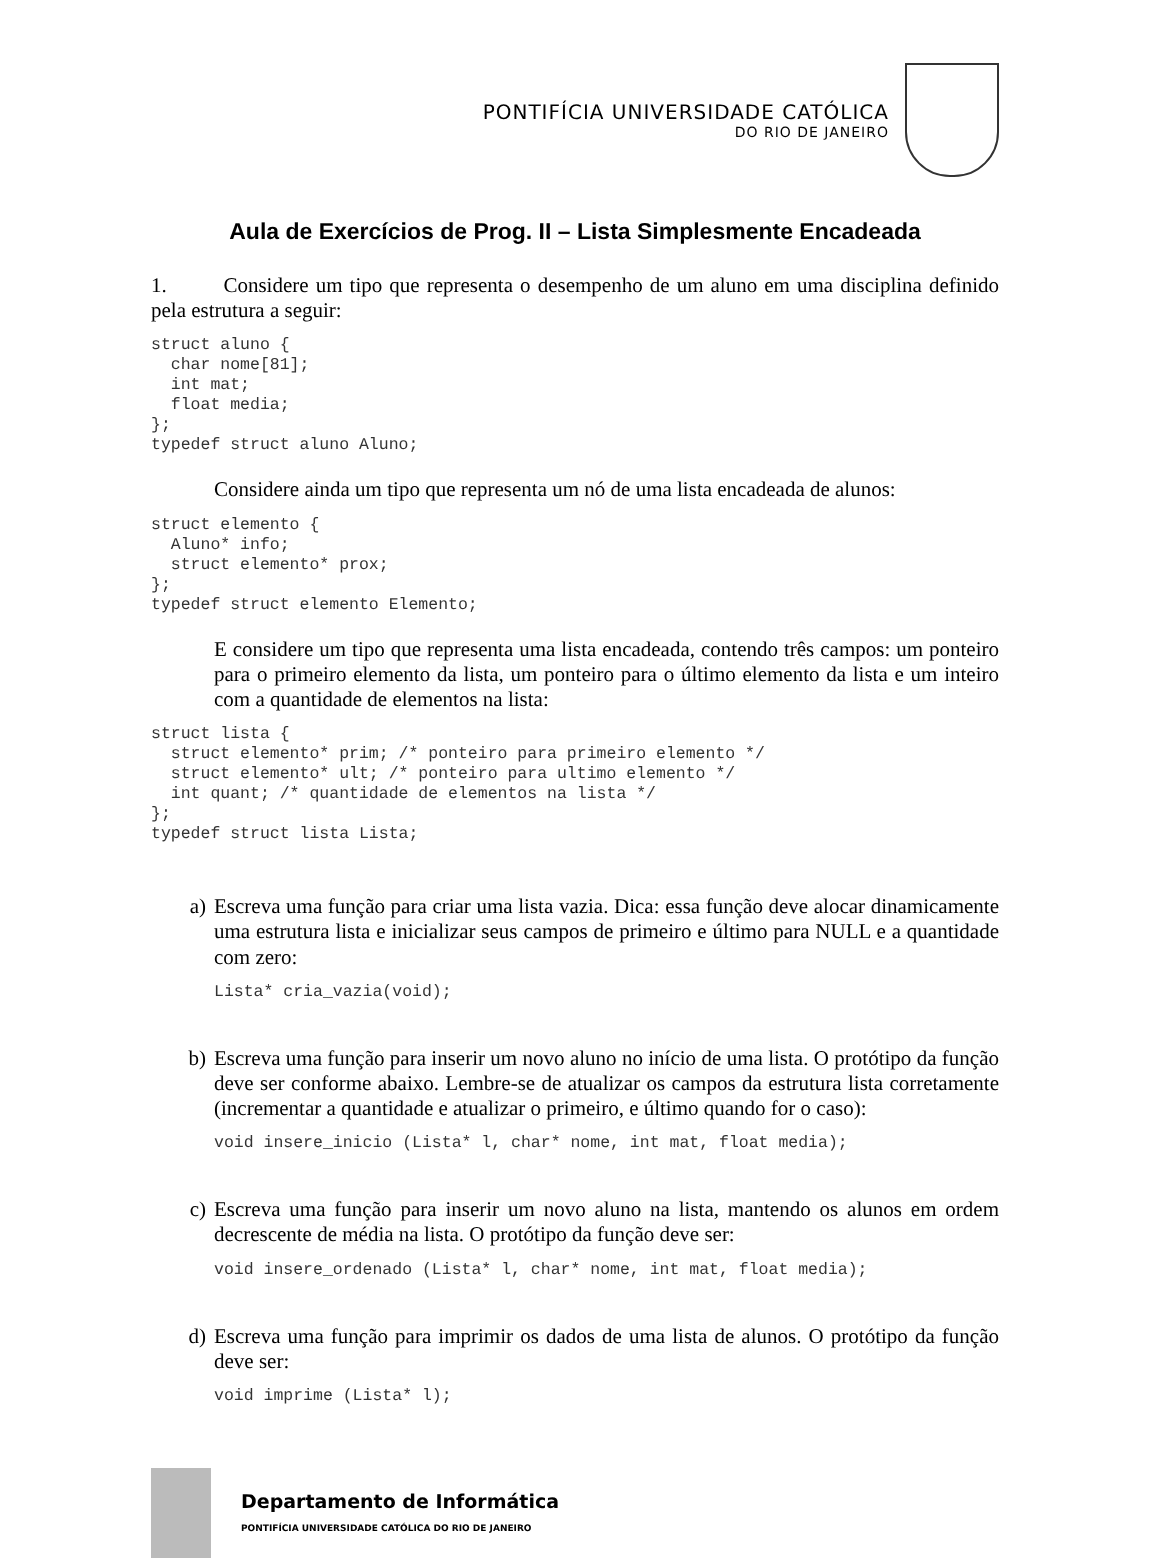PONTIFÍCIA UNIVERSIDADE CATÓLICA
DO RIO DE JANEIRO
Aula de Exercícios de Prog. II – Lista Simplesmente Encadeada
1. Considere um tipo que representa o desempenho de um aluno em uma disciplina definido pela estrutura a seguir:
struct aluno {
  char nome[81];
  int mat;
  float media;
};
typedef struct aluno Aluno;
Considere ainda um tipo que representa um nó de uma lista encadeada de alunos:
struct elemento {
  Aluno* info;
  struct elemento* prox;
};
typedef struct elemento Elemento;
E considere um tipo que representa uma lista encadeada, contendo três campos: um ponteiro para o primeiro elemento da lista, um ponteiro para o último elemento da lista e um inteiro com a quantidade de elementos na lista:
struct lista {
  struct elemento* prim; /* ponteiro para primeiro elemento */
  struct elemento* ult; /* ponteiro para ultimo elemento */
  int quant; /* quantidade de elementos na lista */
};
typedef struct lista Lista;
a)
Escreva uma função para criar uma lista vazia. Dica: essa função deve alocar dinamicamente uma estrutura lista e inicializar seus campos de primeiro e último para NULL e a quantidade com zero:
Lista* cria_vazia(void);
b)
Escreva uma função para inserir um novo aluno no início de uma lista. O protótipo da função deve ser conforme abaixo. Lembre-se de atualizar os campos da estrutura lista corretamente (incrementar a quantidade e atualizar o primeiro, e último quando for o caso):
void insere_inicio (Lista* l, char* nome, int mat, float media);
c)
Escreva uma função para inserir um novo aluno na lista, mantendo os alunos em ordem decrescente de média na lista. O protótipo da função deve ser:
void insere_ordenado (Lista* l, char* nome, int mat, float media);
d)
Escreva uma função para imprimir os dados de uma lista de alunos. O protótipo da função deve ser:
void imprime (Lista* l);
Departamento de Informática
PONTIFÍCIA UNIVERSIDADE CATÓLICA DO RIO DE JANEIRO